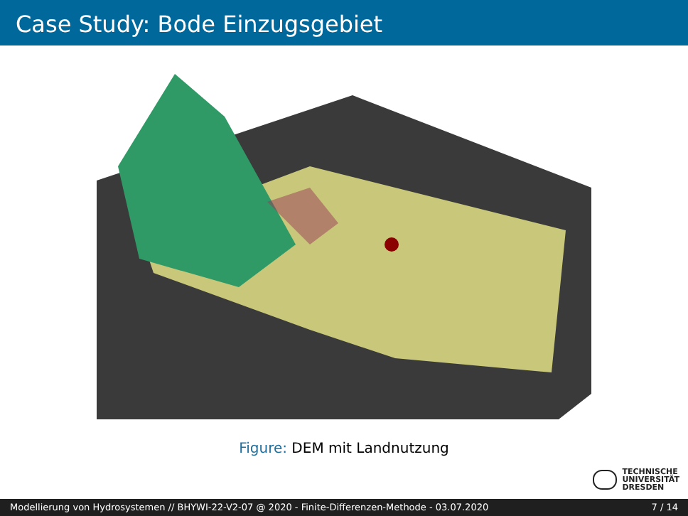Case Study: Bode Einzugsgebiet
Figure: DEM mit Landnutzung
TECHNISCHE
UNIVERSITÄT
DRESDEN
Modellierung von Hydrosystemen // BHYWI-22-V2-07 @ 2020 - Finite-Differenzen-Methode - 03.07.2020 7 / 14